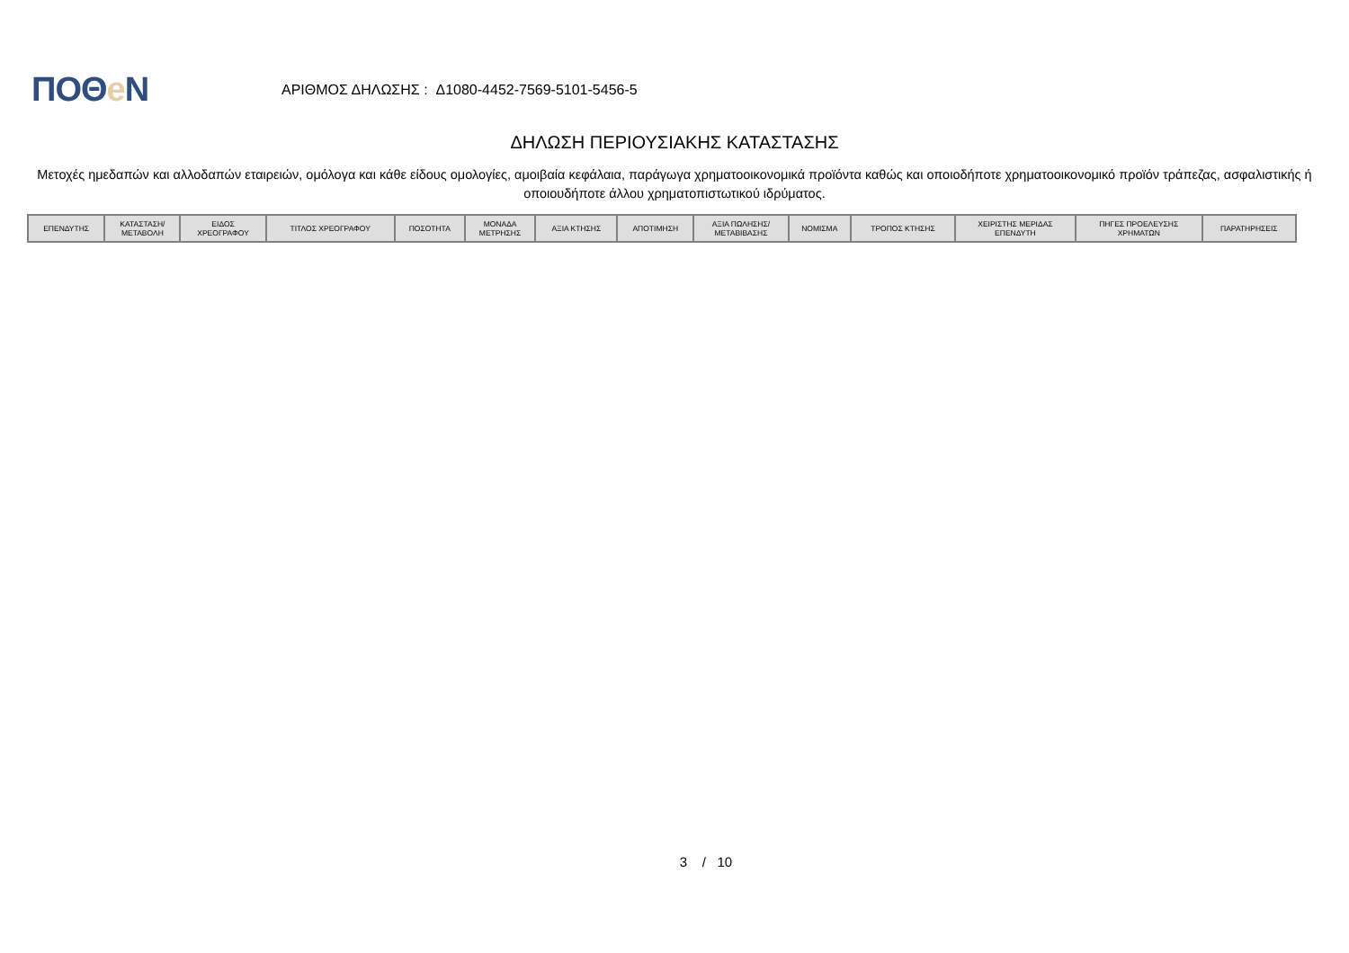ΠΟΘe Ν
ΑΡΙΘΜΟΣ ΔΗΛΩΣΗΣ : Δ1080-4452-7569-5101-5456-5
ΔΗΛΩΣΗ ΠΕΡΙΟΥΣΙΑΚΗΣ ΚΑΤΑΣΤΑΣΗΣ
Μετοχές ημεδαπών και αλλοδαπών εταιρειών, ομόλογα και κάθε είδους ομολογίες, αμοιβαία κεφάλαια, παράγωγα χρηματοοικονομικά προϊόντα καθώς και οποιοδήποτε χρηματοοικονομικό προϊόν τράπεζας, ασφαλιστικής ή οποιουδήποτε άλλου χρηματοπιστωτικού ιδρύματος.
| ΕΠΕΝΔΥΤΗΣ | ΚΑΤΑΣΤΑΣΗ/ ΜΕΤΑΒΟΛΗ | ΕΙΔΟΣ ΧΡΕΟΓΡΑΦΟΥ | ΤΙΤΛΟΣ ΧΡΕΟΓΡΑΦΟΥ | ΠΟΣΟΤΗΤΑ | ΜΟΝΑΔΑ ΜΕΤΡΗΣΗΣ | ΑΞΙΑ ΚΤΗΣΗΣ | ΑΠΟΤΙΜΗΣΗ | ΑΞΙΑ ΠΩΛΗΣΗΣ/ ΜΕΤΑΒΙΒΑΣΗΣ | ΝΟΜΙΣΜΑ | ΤΡΟΠΟΣ ΚΤΗΣΗΣ | ΧΕΙΡΙΣΤΗΣ ΜΕΡΙΔΑΣ ΕΠΕΝΔΥΤΗ | ΠΗΓΕΣ ΠΡΟΕΛΕΥΣΗΣ ΧΡΗΜΑΤΩΝ | ΠΑΡΑΤΗΡΗΣΕΙΣ |
| --- | --- | --- | --- | --- | --- | --- | --- | --- | --- | --- | --- | --- | --- |
3 / 10